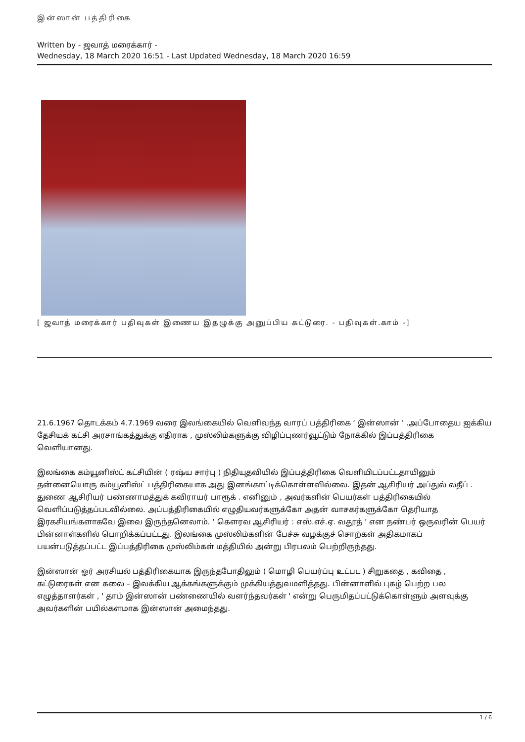இன்ஸான் பத்திரிகை
Written by - ஜவாத் மரைக்கார் -
Wednesday, 18 March 2020 16:51 - Last Updated Wednesday, 18 March 2020 16:59
[ ஜவாத் மரைக்கார் பதிவுகள் இணைய இதழுக்கு அனுப்பிய கட்டுரை. - பதிவுகள்.காம் -]
21.6.1967 தொடக்கம் 4.7.1969 வரை இலங்கையில் வெளிவந்த வாரப் பத்திரிகை ‘ இன்ஸான் ’ .அப்போதைய ஐக்கிய தேசியக் கட்சி அரசாங்கத்துக்கு எதிராக , முஸ்லிம்களுக்கு விழிப்புணர்வூட்டும் நோக்கில் இப்பத்திரிகை வெளியானது.
இலங்கை கம்யூனிஸ்ட் கட்சியின் ( ரஷ்ய சார்பு ) நிதியுதவியில் இப்பத்திரிகை வெளியிடப்பட்டதாயினும் தன்னையொரு கம்யூனிஸ்ட் பத்திரிகையாக அது இனங்காட்டிக்கொள்ளவில்லை. இதன் ஆசிரியர் அப்துல் லதீப் . துணை ஆசிரியர் பண்ணாமத்துக் கவிராயர் பாரூக் . எனினும் , அவர்களின் பெயர்கள் பத்திரிகையில் வெளிப்படுத்தப்படவில்லை. அப்பத்திரிகையில் எழுதியவர்களுக்கோ அதன் வாசகர்களுக்கோ தெரியாத இரகசியங்களாகவே இவை இருந்தனெலாம். ‘ கௌரவ ஆசிரியர் : எஸ்.எச்.ஏ. வதூத் ’ என நண்பர் ஒருவரின் பெயர் பின்னாள்களில் பொறிக்கப்பட்டது. இலங்கை முஸ்லிம்களின் பேச்சு வழக்குச் சொற்கள் அதிகமாகப் பயன்படுத்தப்பட்ட இப்பத்திரிகை முஸ்லிம்கள் மத்தியில் அன்று பிரபலம் பெற்றிருந்தது.
இன்ஸான் ஓர் அரசியல் பத்திரிகையாக இருந்தபோதிலும் ( மொழி பெயர்ப்பு உட்பட ) சிறுகதை , கவிதை , கட்டுரைகள் என கலை – இலக்கிய ஆக்கங்களுக்கும் முக்கியத்துவமளித்தது. பின்னாளில் புகழ் பெற்ற பல எழுத்தாளர்கள் , ' தாம் இன்ஸான் பண்ணையில் வளர்ந்தவர்கள் ' என்று பெருமிதப்பட்டுக்கொள்ளும் அளவுக்கு அவர்களின் பயில்களமாக இன்ஸான் அமைந்தது.
1 / 6